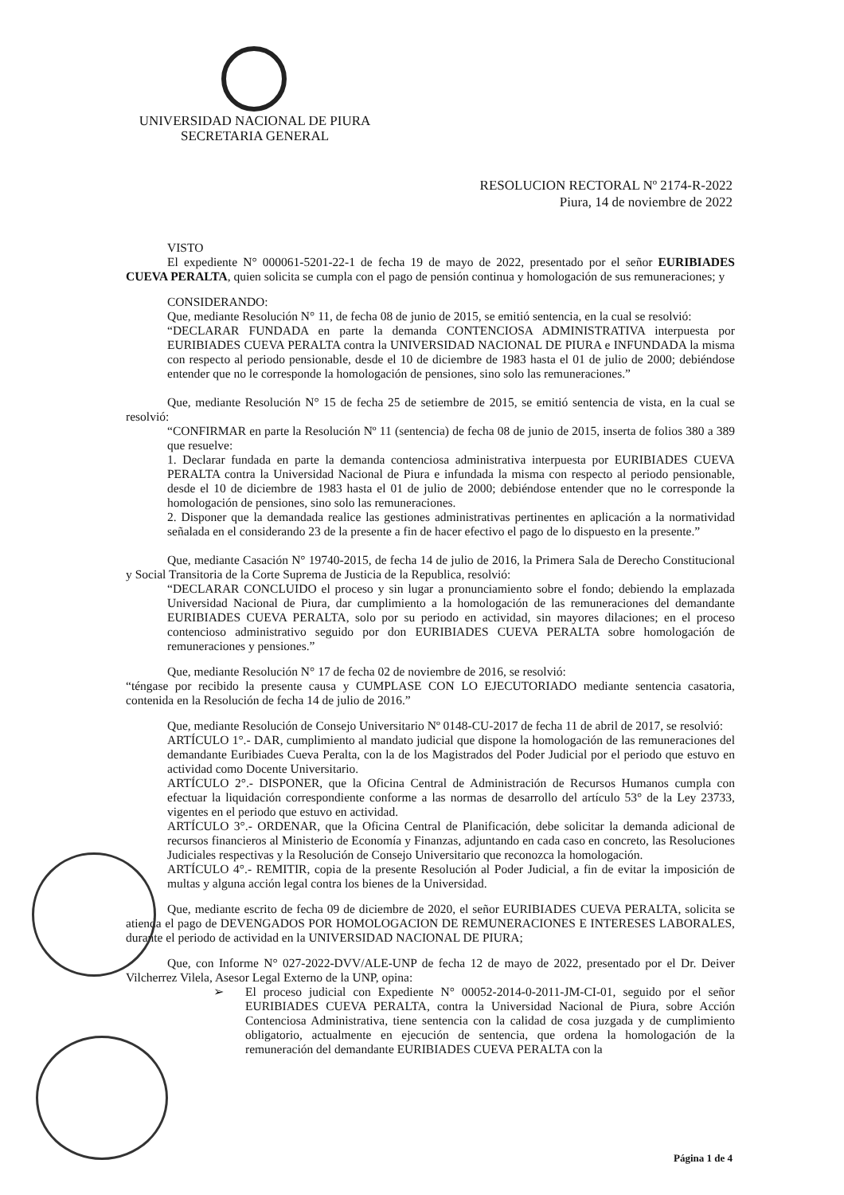UNIVERSIDAD NACIONAL DE PIURA
SECRETARIA GENERAL
RESOLUCION RECTORAL Nº 2174-R-2022
Piura, 14 de noviembre de 2022
VISTO
El expediente N° 000061-5201-22-1 de fecha 19 de mayo de 2022, presentado por el señor EURIBIADES CUEVA PERALTA, quien solicita se cumpla con el pago de pensión continua y homologación de sus remuneraciones; y
CONSIDERANDO:
Que, mediante Resolución N° 11, de fecha 08 de junio de 2015, se emitió sentencia, en la cual se resolvió:
“DECLARAR FUNDADA en parte la demanda CONTENCIOSA ADMINISTRATIVA interpuesta por EURIBIADES CUEVA PERALTA contra la UNIVERSIDAD NACIONAL DE PIURA e INFUNDADA la misma con respecto al periodo pensionable, desde el 10 de diciembre de 1983 hasta el 01 de julio de 2000; debiéndose entender que no le corresponde la homologación de pensiones, sino solo las remuneraciones.”
Que, mediante Resolución N° 15 de fecha 25 de setiembre de 2015, se emitió sentencia de vista, en la cual se resolvió:
“CONFIRMAR en parte la Resolución Nº 11 (sentencia) de fecha 08 de junio de 2015, inserta de folios 380 a 389 que resuelve:
1. Declarar fundada en parte la demanda contenciosa administrativa interpuesta por EURIBIADES CUEVA PERALTA contra la Universidad Nacional de Piura e infundada la misma con respecto al periodo pensionable, desde el 10 de diciembre de 1983 hasta el 01 de julio de 2000; debiéndose entender que no le corresponde la homologación de pensiones, sino solo las remuneraciones.
2. Disponer que la demandada realice las gestiones administrativas pertinentes en aplicación a la normatividad señalada en el considerando 23 de la presente a fin de hacer efectivo el pago de lo dispuesto en la presente.”
Que, mediante Casación N° 19740-2015, de fecha 14 de julio de 2016, la Primera Sala de Derecho Constitucional y Social Transitoria de la Corte Suprema de Justicia de la Republica, resolvió:
“DECLARAR CONCLUIDO el proceso y sin lugar a pronunciamiento sobre el fondo; debiendo la emplazada Universidad Nacional de Piura, dar cumplimiento a la homologación de las remuneraciones del demandante EURIBIADES CUEVA PERALTA, solo por su periodo en actividad, sin mayores dilaciones; en el proceso contencioso administrativo seguido por don EURIBIADES CUEVA PERALTA sobre homologación de remuneraciones y pensiones.”
Que, mediante Resolución N° 17 de fecha 02 de noviembre de 2016, se resolvió:
“téngase por recibido la presente causa y CUMPLASE CON LO EJECUTORIADO mediante sentencia casatoria, contenida en la Resolución de fecha 14 de julio de 2016.”
Que, mediante Resolución de Consejo Universitario Nº 0148-CU-2017 de fecha 11 de abril de 2017, se resolvió:
ARTÍCULO 1°.- DAR, cumplimiento al mandato judicial que dispone la homologación de las remuneraciones del demandante Euribiades Cueva Peralta, con la de los Magistrados del Poder Judicial por el periodo que estuvo en actividad como Docente Universitario.
ARTÍCULO 2°.- DISPONER, que la Oficina Central de Administración de Recursos Humanos cumpla con efectuar la liquidación correspondiente conforme a las normas de desarrollo del artículo 53° de la Ley 23733, vigentes en el periodo que estuvo en actividad.
ARTÍCULO 3°.- ORDENAR, que la Oficina Central de Planificación, debe solicitar la demanda adicional de recursos financieros al Ministerio de Economía y Finanzas, adjuntando en cada caso en concreto, las Resoluciones Judiciales respectivas y la Resolución de Consejo Universitario que reconozca la homologación.
ARTÍCULO 4°.- REMITIR, copia de la presente Resolución al Poder Judicial, a fin de evitar la imposición de multas y alguna acción legal contra los bienes de la Universidad.
Que, mediante escrito de fecha 09 de diciembre de 2020, el señor EURIBIADES CUEVA PERALTA, solicita se atienda el pago de DEVENGADOS POR HOMOLOGACION DE REMUNERACIONES E INTERESES LABORALES, durante el periodo de actividad en la UNIVERSIDAD NACIONAL DE PIURA;
Que, con Informe N° 027-2022-DVV/ALE-UNP de fecha 12 de mayo de 2022, presentado por el Dr. Deiver Vilcherrez Vilela, Asesor Legal Externo de la UNP, opina:
➢
El proceso judicial con Expediente N° 00052-2014-0-2011-JM-CI-01, seguido por el señor EURIBIADES CUEVA PERALTA, contra la Universidad Nacional de Piura, sobre Acción Contenciosa Administrativa, tiene sentencia con la calidad de cosa juzgada y de cumplimiento obligatorio, actualmente en ejecución de sentencia, que ordena la homologación de la remuneración del demandante EURIBIADES CUEVA PERALTA con la
Página 1 de 4